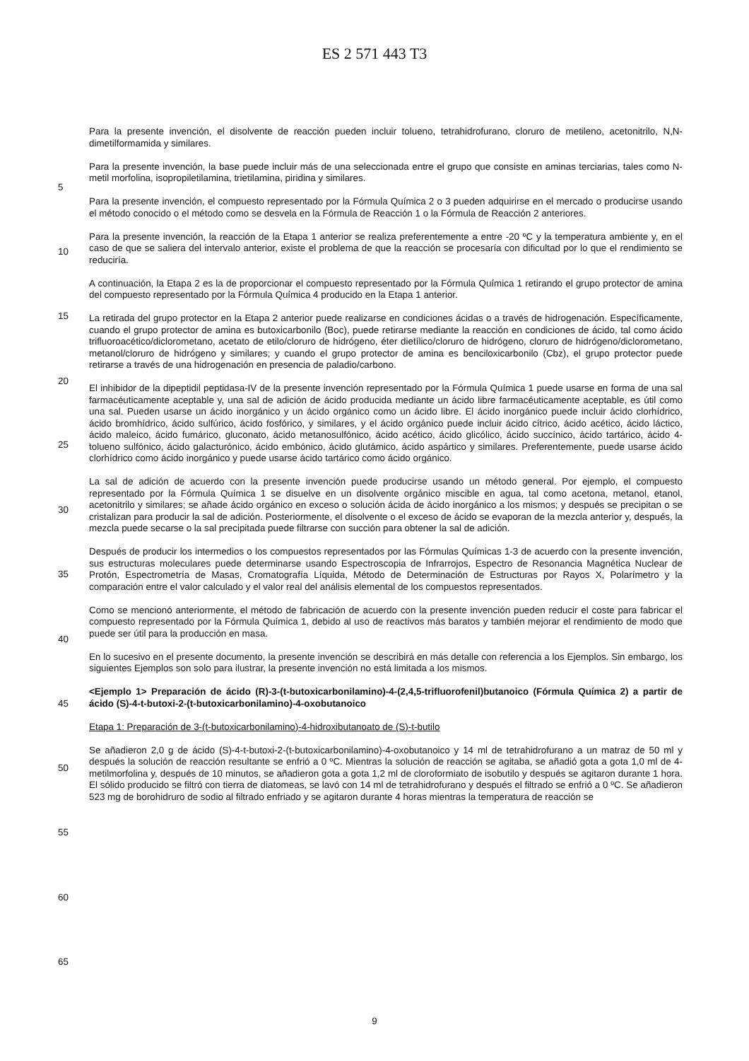ES 2 571 443 T3
Para la presente invención, el disolvente de reacción pueden incluir tolueno, tetrahidrofurano, cloruro de metileno, acetonitrilo, N,N-dimetilformamida y similares.
Para la presente invención, la base puede incluir más de una seleccionada entre el grupo que consiste en aminas
5
terciarias, tales como N-metil morfolina, isopropiletilamina, trietilamina, piridina y similares.
Para la presente invención, el compuesto representado por la Fórmula Química 2 o 3 pueden adquirirse en el mercado o producirse usando el método conocido o el método como se desvela en la Fórmula de Reacción 1 o la Fórmula de Reacción 2 anteriores.
10
Para la presente invención, la reacción de la Etapa 1 anterior se realiza preferentemente a entre -20 ºC y la temperatura ambiente y, en el caso de que se saliera del intervalo anterior, existe el problema de que la reacción se procesaría con dificultad por lo que el rendimiento se reduciría.
15
A continuación, la Etapa 2 es la de proporcionar el compuesto representado por la Fórmula Química 1 retirando el grupo protector de amina del compuesto representado por la Fórmula Química 4 producido en la Etapa 1 anterior.
La retirada del grupo protector en la Etapa 2 anterior puede realizarse en condiciones ácidas o a través de hidrogenación. Específicamente, cuando el grupo protector de amina es butoxicarbonilo (Boc), puede retirarse
20
mediante la reacción en condiciones de ácido, tal como ácido trifluoroacético/diclorometano, acetato de etilo/cloruro de hidrógeno, éter dietílico/cloruro de hidrógeno, cloruro de hidrógeno/diclorometano, metanol/cloruro de hidrógeno y similares; y cuando el grupo protector de amina es benciloxicarbonilo (Cbz), el grupo protector puede retirarse a través de una hidrogenación en presencia de paladio/carbono.
25
El inhibidor de la dipeptidil peptidasa-IV de la presente invención representado por la Fórmula Química 1 puede usarse en forma de una sal farmacéuticamente aceptable y, una sal de adición de ácido producida mediante un ácido libre farmacéuticamente aceptable, es útil como una sal. Pueden usarse un ácido inorgánico y un ácido orgánico como un ácido libre. El ácido inorgánico puede incluir ácido clorhídrico, ácido bromhídrico, ácido sulfúrico, ácido fosfórico, y similares, y el ácido orgánico puede incluir ácido cítrico, ácido acético, ácido láctico, ácido maleico,
30
ácido fumárico, gluconato, ácido metanosulfónico, ácido acético, ácido glicólico, ácido succínico, ácido tartárico, ácido 4-tolueno sulfónico, ácido galacturónico, ácido embónico, ácido glutámico, ácido aspártico y similares. Preferentemente, puede usarse ácido clorhídrico como ácido inorgánico y puede usarse ácido tartárico como ácido orgánico.
35
La sal de adición de acuerdo con la presente invención puede producirse usando un método general. Por ejemplo, el compuesto representado por la Fórmula Química 1 se disuelve en un disolvente orgánico miscible en agua, tal como acetona, metanol, etanol, acetonitrilo y similares; se añade ácido orgánico en exceso o solución ácida de ácido inorgánico a los mismos; y después se precipitan o se cristalizan para producir la sal de adición. Posteriormente, el disolvente o el exceso de ácido se evaporan de la mezcla anterior y, después, la mezcla puede secarse o la sal
40
precipitada puede filtrarse con succión para obtener la sal de adición.
Después de producir los intermedios o los compuestos representados por las Fórmulas Químicas 1-3 de acuerdo con la presente invención, sus estructuras moleculares puede determinarse usando Espectroscopia de Infrarrojos, Espectro de Resonancia Magnética Nuclear de Protón, Espectrometría de Masas, Cromatografía Líquida, Método de
45
Determinación de Estructuras por Rayos X, Polarímetro y la comparación entre el valor calculado y el valor real del análisis elemental de los compuestos representados.
Como se mencionó anteriormente, el método de fabricación de acuerdo con la presente invención pueden reducir el coste para fabricar el compuesto representado por la Fórmula Química 1, debido al uso de reactivos más baratos y
50
también mejorar el rendimiento de modo que puede ser útil para la producción en masa.
En lo sucesivo en el presente documento, la presente invención se describirá en más detalle con referencia a los Ejemplos. Sin embargo, los siguientes Ejemplos son solo para ilustrar, la presente invención no está limitada a los mismos.
55
<Ejemplo 1> Preparación de ácido (R)-3-(t-butoxicarbonilamino)-4-(2,4,5-trifluorofenil)butanoico (Fórmula Química 2) a partir de ácido (S)-4-t-butoxi-2-(t-butoxicarbonilamino)-4-oxobutanoico
Etapa 1: Preparación de 3-(t-butoxicarbonilamino)-4-hidroxibutanoato de (S)-t-butilo
60
Se añadieron 2,0 g de ácido (S)-4-t-butoxi-2-(t-butoxicarbonilamino)-4-oxobutanoico y 14 ml de tetrahidrofurano a un matraz de 50 ml y después la solución de reacción resultante se enfrió a 0 ºC. Mientras la solución de reacción se agitaba, se añadió gota a gota 1,0 ml de 4-metilmorfolina y, después de 10 minutos, se añadieron gota a gota 1,2 ml de cloroformiato de isobutilo y después se agitaron durante 1 hora. El sólido producido se filtró con tierra de
65
diatomeas, se lavó con 14 ml de tetrahidrofurano y después el filtrado se enfrió a 0 ºC. Se añadieron 523 mg de borohidruro de sodio al filtrado enfriado y se agitaron durante 4 horas mientras la temperatura de reacción se
9